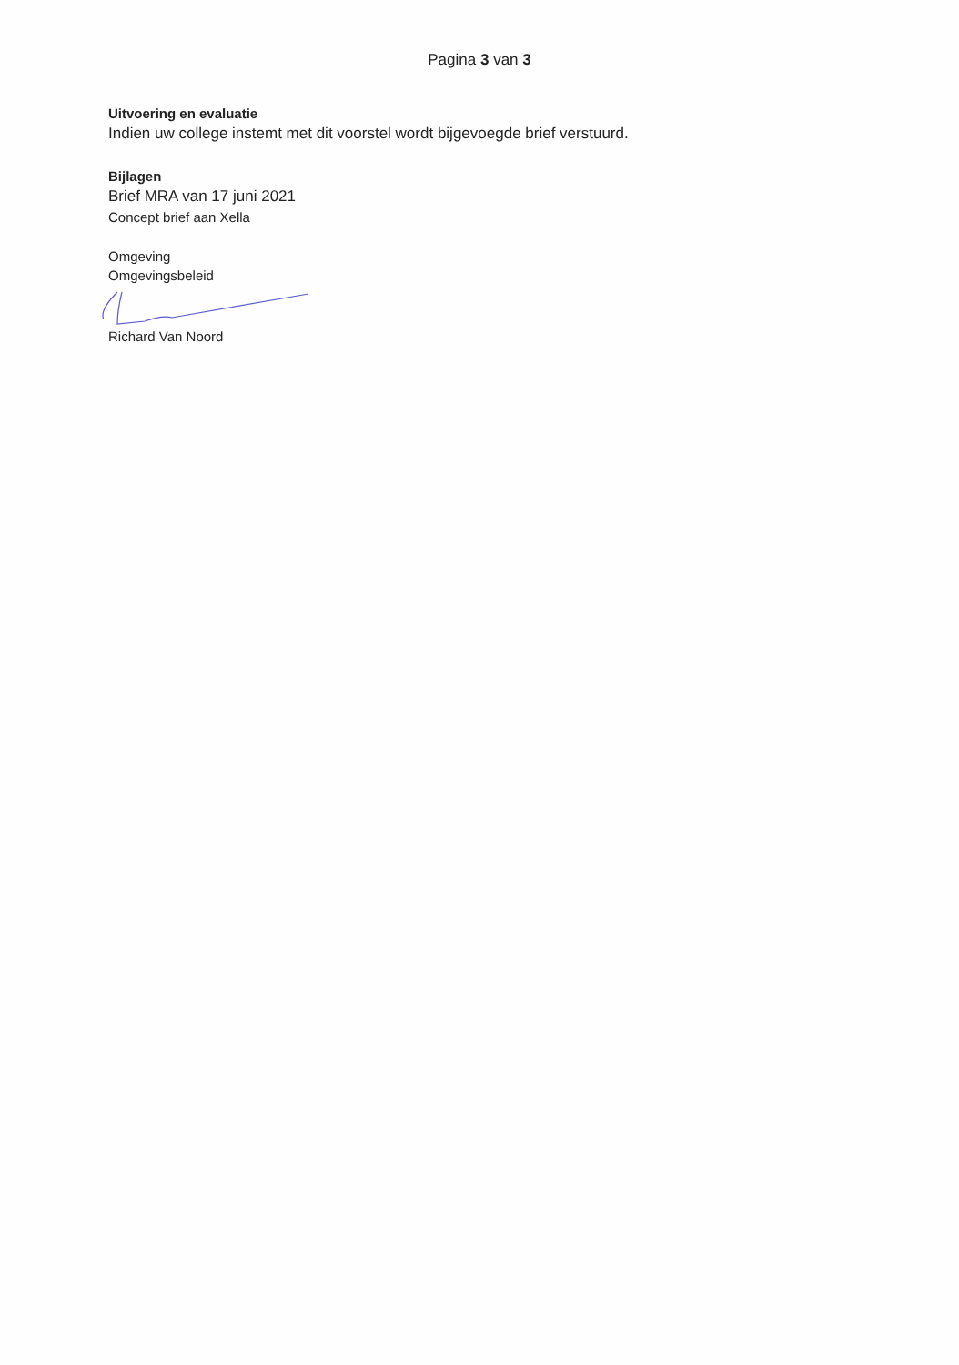Pagina 3 van 3
Uitvoering en evaluatie
Indien uw college instemt met dit voorstel wordt bijgevoegde brief verstuurd.
Bijlagen
Brief MRA van 17 juni 2021
Concept brief aan Xella
Omgeving
Omgevingsbeleid
Richard Van Noord